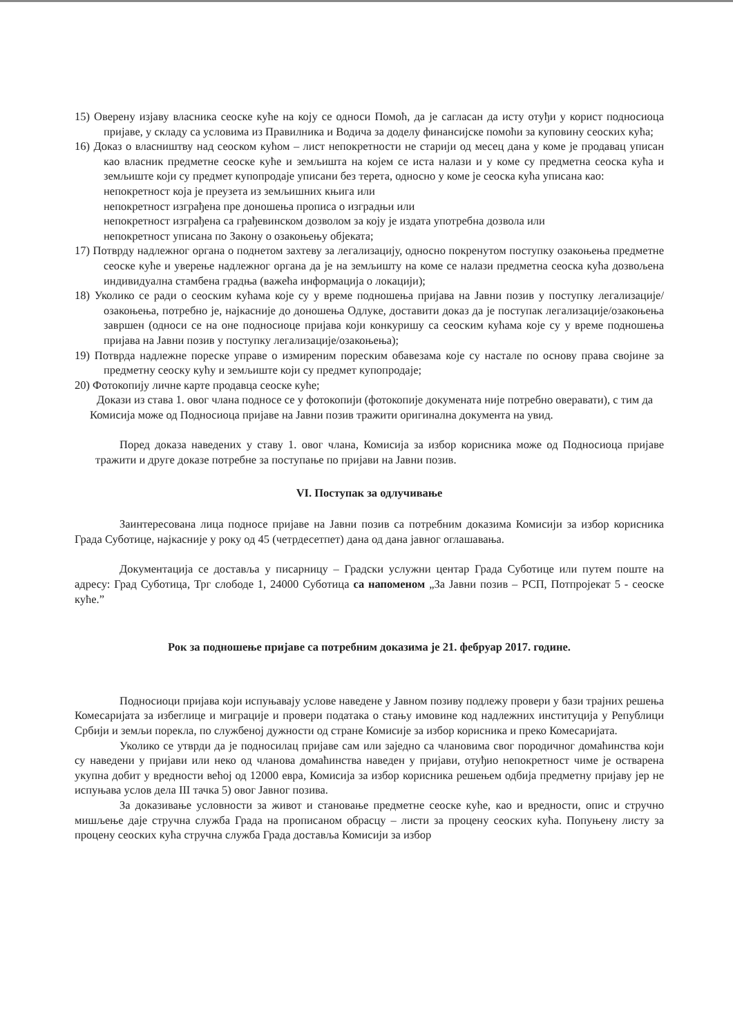15) Оверену изјаву власника сеоске куће на коју се односи Помоћ, да је сагласан да исту отуђи у корист подносиоца пријаве, у складу са условима из Правилника и Водича за доделу финансијске помоћи за куповину сеоских кућа;
16) Доказ о власништву над сеоском кућом – лист непокретности не старији од месец дана у коме је продавац уписан као власник предметне сеоске куће и земљишта на којем се иста налази и у коме су предметна сеоска кућа и земљиште који су предмет купопродаје уписани без терета, односно у коме је сеоска кућа уписана као:
непокретност која је преузета из земљишних књига или
непокретност изграђена пре доношења прописа о изградњи или
непокретност изграђена са грађевинском дозволом за коју је издата употребна дозвола или
непокретност уписана по Закону о озакоњењу објеката;
17) Потврду надлежног органа о поднетом захтеву за легализацију, односно покренутом поступку озакоњења предметне сеоске куће и уверење надлежног органа да је на земљишту на коме се налази предметна сеоска кућа дозвољена индивидуална стамбена градња (важећа информација о локацији);
18) Уколико се ради о сеоским кућама које су у време подношења пријава на Јавни позив у поступку легализације/озакоњења, потребно је, најкасније до доношења Одлуке, доставити доказ да је поступак легализације/озакоњења завршен (односи се на оне подносиоце пријава који конкуришу са сеоским кућама које су у време подношења пријава на Јавни позив у поступку легализације/озакоњења);
19) Потврда надлежне пореске управе о измиреним пореским обавезама које су настале по основу права својине за предметну сеоску кућу и земљиште који су предмет купопродаје;
20) Фотокопију личне карте продавца сеоске куће;
Докази из става 1. овог члана подносе се у фотокопији (фотокопије докумената није потребно оверавати), с тим да Комисија може од Подносиоца пријаве на Јавни позив тражити оригинална документа на увид.
Поред доказа наведених у ставу 1. овог члана, Комисија за избор корисника може од Подносиоца пријаве тражити и друге доказе потребне за поступање по пријави на Јавни позив.
VI. Поступак за одлучивање
Заинтересована лица подносе пријаве на Јавни позив са потребним доказима Комисији за избор корисника Града Суботице, најкасније у року од 45 (четрдесетпет) дана од дана јавног оглашавања.
Документација се доставља у писарницу – Градски услужни центар Града Суботице или путем поште на адресу: Град Суботица, Трг слободе 1, 24000 Суботица са напоменом „За Јавни позив – РСП, Потпројекат 5 - сеоске куће.”
Рок за подношење пријаве са потребним доказима је 21. фебруар 2017. године.
Подносиоци пријава који испуњавају услове наведене у Јавном позиву подлежу провери у бази трајних решења Комесаријата за избеглице и миграције и провери података о стању имовине код надлежних институција у Републици Србији и земљи порекла, по службеној дужности од стране Комисије за избор корисника и преко Комесаријата.
Уколико се утврди да је подносилац пријаве сам или заједно са члановима свог породичног домаћинства који су наведени у пријави или неко од чланова домаћинства наведен у пријави, отуђио непокретност чиме је остварена укупна добит у вредности већој од 12000 евра, Комисија за избор корисника решењем одбија предметну пријаву јер не испуњава услов дела III тачка 5) овог Јавног позива.
За доказивање условности за живот и становање предметне сеоске куће, као и вредности, опис и стручно мишљење даје стручна служба Града на прописаном обрасцу – листи за процену сеоских кућа. Попуњену листу за процену сеоских кућа стручна служба Града доставља Комисији за избор